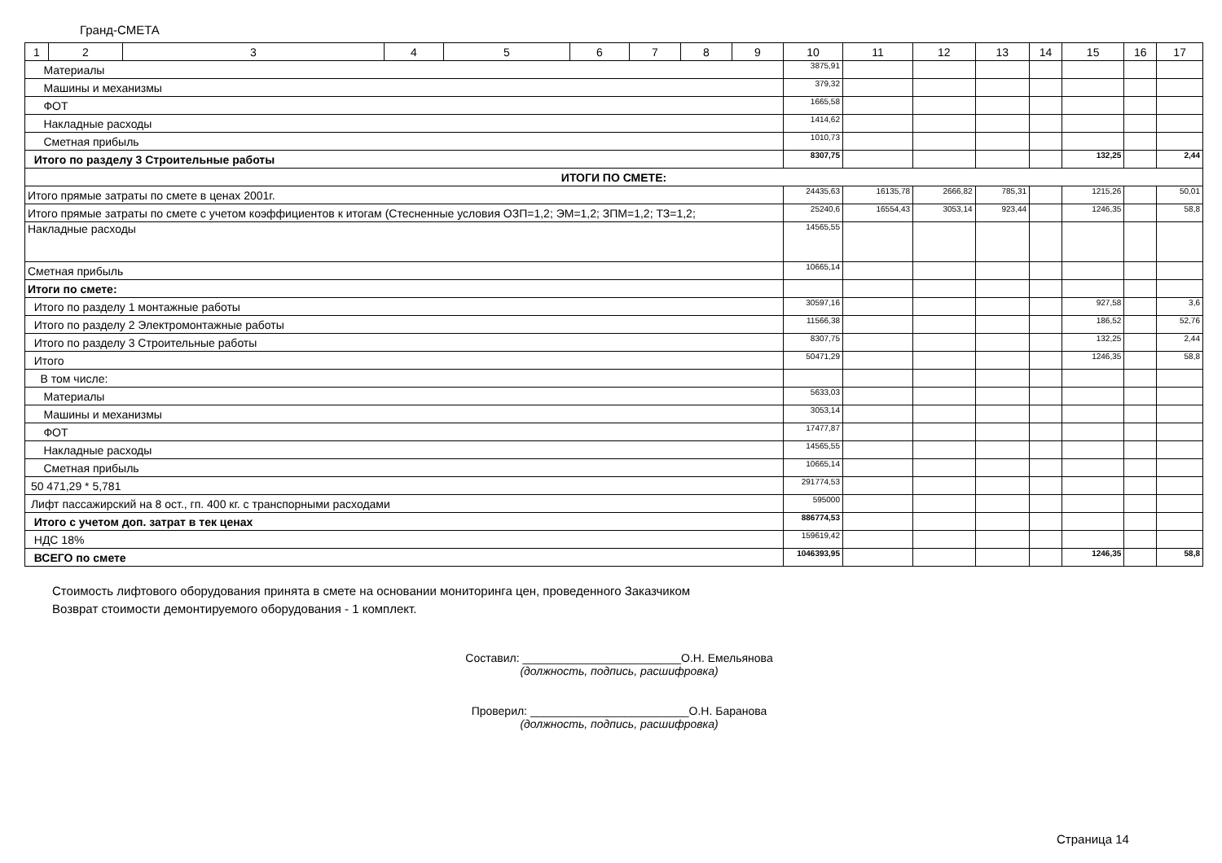Гранд-СМЕТА
| 1 | 2 | 3 | 4 | 5 | 6 | 7 | 8 | 9 | 10 | 11 | 12 | 13 | 14 | 15 | 16 | 17 |
| --- | --- | --- | --- | --- | --- | --- | --- | --- | --- | --- | --- | --- | --- | --- | --- | --- |
| Материалы | | | | | | | | | 3875,91 | | | | | | | |
| Машины и механизмы | | | | | | | | | 379,32 | | | | | | | |
| ФОТ | | | | | | | | | 1665,58 | | | | | | | |
| Накладные расходы | | | | | | | | | 1414,62 | | | | | | | |
| Сметная прибыль | | | | | | | | | 1010,73 | | | | | | | |
| Итого по разделу 3 Строительные работы | | | | | | | | | 8307,75 | | | | | 132,25 | | 2,44 |
| ИТОГИ ПО СМЕТЕ: | | | | | | | | | | | | | | | | |
| Итого прямые затраты по смете в ценах 2001г. | | | | | | | | | 24435,63 | 16135,78 | 2666,82 | 785,31 | | 1215,26 | | 50,01 |
| Итого прямые затраты по смете с учетом коэффициентов к итогам (Стесненные условия ОЗП=1,2; ЭМ=1,2; ЗПМ=1,2; ТЗ=1,2; | | | | | | | | | 25240,6 | 16554,43 | 3053,14 | 923,44 | | 1246,35 | | 58,8 |
| Накладные расходы | | | | | | | | | 14565,55 | | | | | | | |
| Сметная прибыль | | | | | | | | | 10665,14 | | | | | | | |
| Итоги по смете: | | | | | | | | | | | | | | | | |
| Итого по разделу 1 монтажные работы | | | | | | | | | 30597,16 | | | | | 927,58 | | 3,6 |
| Итого по разделу 2 Электромонтажные работы | | | | | | | | | 11566,38 | | | | | 186,52 | | 52,76 |
| Итого по разделу 3 Строительные работы | | | | | | | | | 8307,75 | | | | | 132,25 | | 2,44 |
| Итого | | | | | | | | | 50471,29 | | | | | 1246,35 | | 58,8 |
| В том числе: | | | | | | | | | | | | | | | | |
| Материалы | | | | | | | | | 5633,03 | | | | | | | |
| Машины и механизмы | | | | | | | | | 3053,14 | | | | | | | |
| ФОТ | | | | | | | | | 17477,87 | | | | | | | |
| Накладные расходы | | | | | | | | | 14565,55 | | | | | | | |
| Сметная прибыль | | | | | | | | | 10665,14 | | | | | | | |
| 50 471,29 * 5,781 | | | | | | | | | 291774,53 | | | | | | | |
| Лифт пассажирский на 8 ост., гп. 400 кг. с транспорными расходами | | | | | | | | | 595000 | | | | | | | |
| Итого с учетом доп. затрат в тек ценах | | | | | | | | | 886774,53 | | | | | | | |
| НДС 18% | | | | | | | | | 159619,42 | | | | | | | |
| ВСЕГО по смете | | | | | | | | | 1046393,95 | | | | | 1246,35 | | 58,8 |
Стоимость лифтового оборудования принята в смете на основании мониторинга цен, проведенного Заказчиком
Возврат стоимости демонтируемого оборудования - 1 комплект.
Составил: _________________________О.Н. Емельянова
(должность, подпись, расшифровка)
Проверил: _________________________О.Н. Баранова
(должность, подпись, расшифровка)
Страница 14